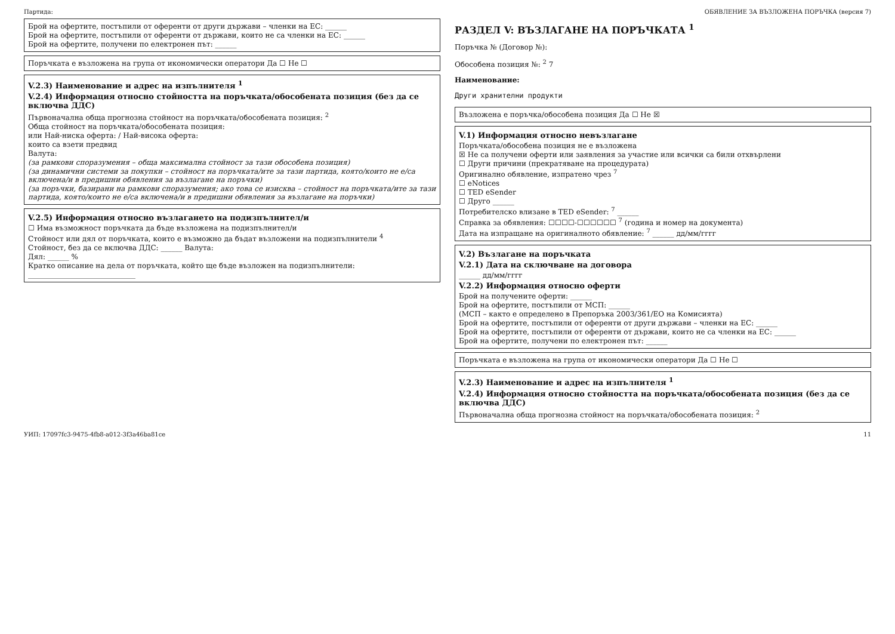Партида: ОБЯВЛЕНИЕ ЗА ВЪЗЛОЖЕНА ПОРЪЧКА (версия 7)
Брой на офертите, постъпили от оференти от други държави – членки на ЕС: ______
Брой на офертите, постъпили от оференти от държави, които не са членки на ЕС: ______
Брой на офертите, получени по електронен път: ______
Поръчката е възложена на група от икономически оператори Да ☐ Не ☐
V.2.3) Наименование и адрес на изпълнителя <sup>1</sup>
V.2.4) Информация относно стойността на поръчката/обособената позиция (без да се включва ДДС)
Първоначална обща прогнозна стойност на поръчката/обособената позиция: <sup>2</sup>
Обща стойност на поръчката/обособената позиция:
или Най-ниска оферта: / Най-висока оферта:
които са взети предвид
Валута:
(за рамкови споразумения – обща максимална стойност за тази обособена позиция)
(за динамични системи за покупки – стойност на поръчката/ите за тази партида, която/които не е/са включена/и в предишни обявления за възлагане на поръчки)
(за поръчки, базирани на рамкови споразумения; ако това се изисква – стойност на поръчката/ите за тази партида, която/които не е/са включена/и в предишни обявления за възлагане на поръчки)
V.2.5) Информация относно възлагането на подизпълнител/и
☐ Има възможност поръчката да бъде възложена на подизпълнител/и
Стойност или дял от поръчката, които е възможно да бъдат възложени на подизпълнители <sup>4</sup>
Стойност, без да се включва ДДС: ______ Валута:
Дял: ______ %
Кратко описание на дела от поръчката, който ще бъде възложен на подизпълнители:
______________________________
РАЗДЕЛ V: ВЪЗЛАГАНЕ НА ПОРЪЧКАТА <sup>1</sup>
Поръчка № (Договор №):
Обособена позиция №: <sup>2</sup> 7
Наименование:
Други хранителни продукти
Възложена е поръчка/обособена позиция Да ☐ Не ☒
V.1) Информация относно невъзлагане
Поръчката/обособена позиция не е възложена
☒ Не са получени оферти или заявления за участие или всички са били отхвърлени
☐ Други причини (прекратяване на процедурата)
Оригинално обявление, изпратено чрез <sup>7</sup>
☐ eNotices
☐ TED eSender
☐ Друго ______
Потребителско влизане в TED eSender: <sup>7</sup> ______
Справка за обявления: ☐☐☐☐-☐☐☐☐☐☐ <sup>7</sup> (година и номер на документа)
Дата на изпращане на оригиналното обявление: <sup>7</sup> ______ дд/мм/гггг
V.2) Възлагане на поръчката
V.2.1) Дата на сключване на договора
______ дд/мм/гггг
V.2.2) Информация относно оферти
Брой на получените оферти: ______
Брой на офертите, постъпили от МСП: ______
(МСП – както е определено в Препоръка 2003/361/ЕО на Комисията)
Брой на офертите, постъпили от оференти от други държави – членки на ЕС: ______
Брой на офертите, постъпили от оференти от държави, които не са членки на ЕС: ______
Брой на офертите, получени по електронен път: ______
Поръчката е възложена на група от икономически оператори Да ☐ Не ☐
V.2.3) Наименование и адрес на изпълнителя <sup>1</sup>
V.2.4) Информация относно стойността на поръчката/обособената позиция (без да се включва ДДС)
Първоначална обща прогнозна стойност на поръчката/обособената позиция: <sup>2</sup>
УИП: 17097fc3-9475-4fb8-a012-3f3a46ba81ce 11